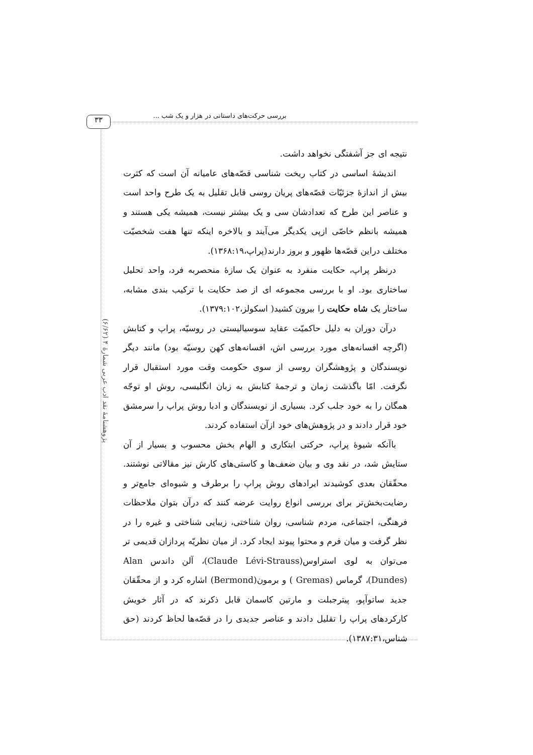۳۳ بررسی حرکت‌های داستانی در هزار و یک شب ...
پژوهشنامهٔ نقد ادب عربی شمارهٔ ۴ (۶/۶۲)
نتیجه ای جز آشفتگی نخواهد داشت.
اندیشهٔ اساسی در کتاب ریخت شناسی قصّه‌های عامیانه آن است که کثرت بیش از اندازهٔ جزئیّات قصّه‌های پریان روسی قابل تقلیل به یک طرح واحد است و عناصر این طرح که تعدادشان سی و یک بیشتر نیست، همیشه یکی هستند و همیشه بانظم خاصّی ازپی یکدیگر می‌آیند و بالاخره اینکه تنها هفت شخصیّت مختلف دراین قصّه‌ها ظهور و بروز دارند(پراپ،۱۳۶۸:۱۹).
درنظر پراپ، حکایت منفرد به عنوان یک سازهٔ منحصربه فرد، واحد تحلیل ساختاری بود. او با بررسی مجموعه ای از صد حکایت با ترکیب بندی مشابه، ساختار یک شاه حکایت را بیرون کشید( اسکولز،۱۳۷۹:۱۰۲).
درآن دوران به دلیل حاکمیّت عقاید سوسیالیستی در روسیّه، پراپ و کتابش (اگرچه افسانه‌های مورد بررسی اش، افسانه‌های کهن روسیّه بود) مانند دیگر نویسندگان و پژوهشگران روسی از سوی حکومت وقت مورد استقبال قرار نگرفت. امّا باگذشت زمان و ترجمهٔ کتابش به زبان انگلیسی، روش او توجّه همگان را به خود جلب کرد. بسیاری از نویسندگان و ادبا روش پراپ را سرمشق خود قرار دادند و در پژوهش‌های خود ازآن استفاده کردند.
باآنکه شیوهٔ پراپ، حرکتی ابتکاری و الهام بخش محسوب و بسیار از آن ستایش شد، در نقد وی و بیان ضعف‌ها و کاستی‌های کارش نیز مقالاتی نوشتند. محقّقان بعدی کوشیدند ایرادهای روش پراپ را برطرف و شیوه‌ای جامع‌تر و رضایت‌بخش‌تر برای بررسی انواع روایت عرضه کنند که درآن بتوان ملاحظات فرهنگی، اجتماعی، مردم شناسی، روان شناختی، زیبایی شناختی و غیره را در نظر گرفت و میان فرم و محتوا پیوند ایجاد کرد. از میان نظریّه پردازان قدیمی تر می‌توان به لوی استراوس(Claude Lévi-Strauss)، آلن داندس Alan (Dundes)، گرماس (Gremas ) و برمون(Bermond) اشاره کرد و از محقّقان جدید ساتوآپو، پیترجبلت و مارتین کاسمان قابل ذکرند که در آثار خویش کارکردهای پراپ را تقلیل دادند و عناصر جدیدی را در قصّه‌ها لحاظ کردند (حق شناس،۱۳۸۷:۳۱).